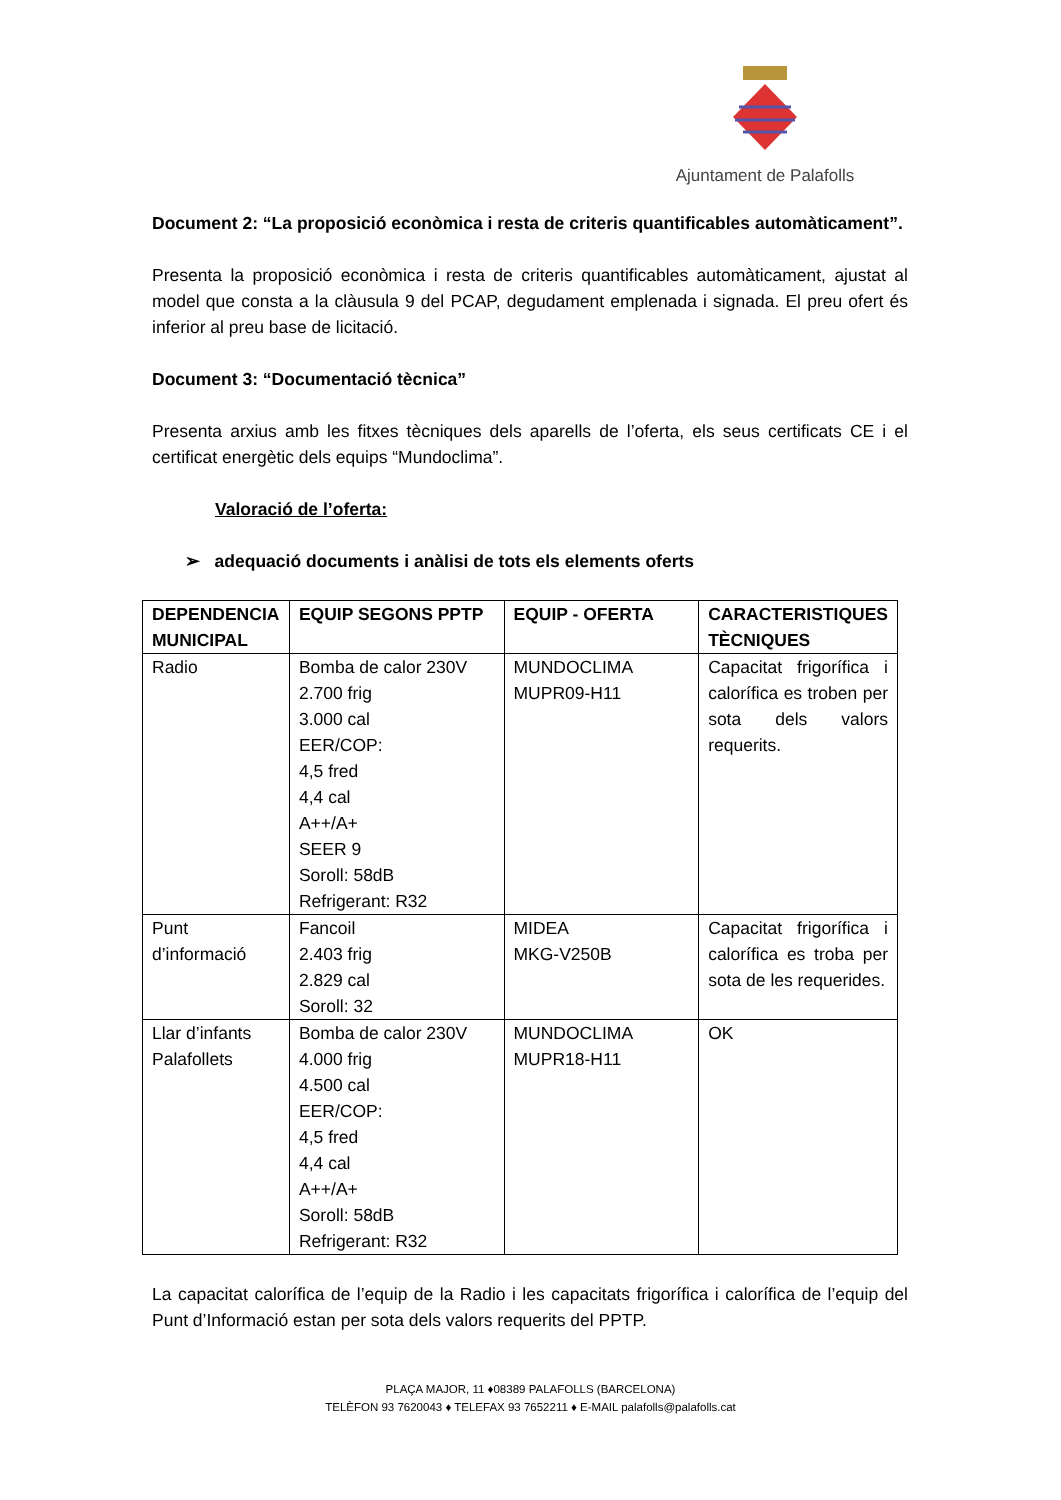Ajuntament de Palafolls
Document 2: “La proposició econòmica i resta de criteris quantificables automàticament”.
Presenta la proposició econòmica i resta de criteris quantificables automàticament, ajustat al model que consta a la clàusula 9 del PCAP, degudament emplenada i signada. El preu ofert és inferior al preu base de licitació.
Document 3: “Documentació tècnica”
Presenta arxius amb les fitxes tècniques dels aparells de l’oferta, els seus certificats CE i el certificat energètic dels equips “Mundoclima”.
Valoració de l’oferta:
➢ adequació documents i anàlisi de tots els elements oferts
| DEPENDENCIA MUNICIPAL | EQUIP SEGONS PPTP | EQUIP - OFERTA | CARACTERISTIQUES TÈCNIQUES |
| --- | --- | --- | --- |
| Radio | Bomba de calor 230V 2.700 frig 3.000 cal EER/COP: 4,5 fred 4,4 cal A++/A+ SEER 9 Soroll: 58dB Refrigerant: R32 | MUNDOCLIMA MUPR09-H11 | Capacitat frigorífica i calorífica es troben per sota dels valors requerits. |
| Punt d’informació | Fancoil 2.403 frig 2.829 cal Soroll: 32 | MIDEA MKG-V250B | Capacitat frigorífica i calorífica es troba per sota de les requerides. |
| Llar d’infants Palafollets | Bomba de calor 230V 4.000 frig 4.500 cal EER/COP: 4,5 fred 4,4 cal A++/A+ Soroll: 58dB Refrigerant: R32 | MUNDOCLIMA MUPR18-H11 | OK |
La capacitat calorífica de l’equip de la Radio i les capacitats frigorífica i calorífica de l’equip del Punt d’Informació estan per sota dels valors requerits del PPTP.
PLAÇA MAJOR, 11 ♦08389 PALAFOLLS (BARCELONA)
TELÈFON 93 7620043 ♦ TELEFAX 93 7652211 ♦ E-MAIL palafolls@palafolls.cat